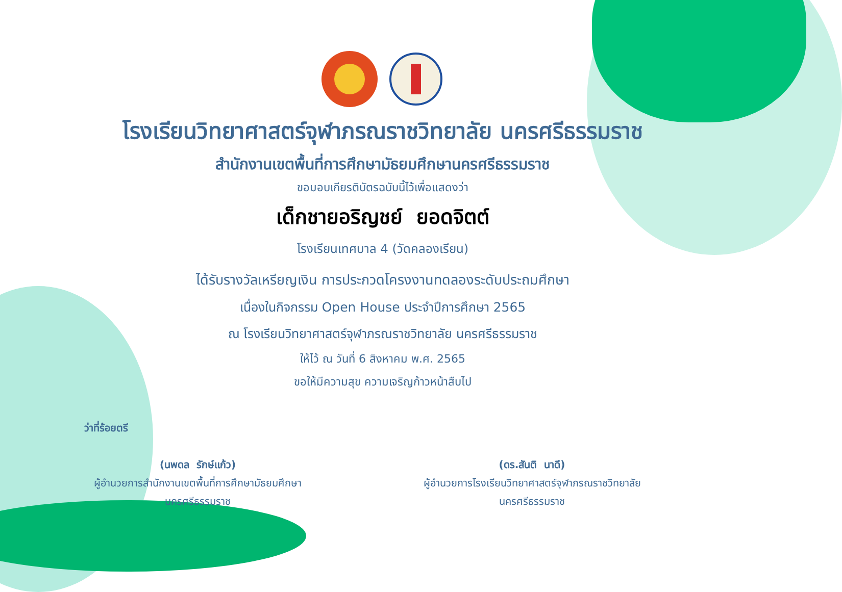โรงเรียนวิทยาศาสตร์จุฬาภรณราชวิทยาลัย นครศรีธรรมราช
สำนักงานเขตพื้นที่การศึกษามัธยมศึกษานครศรีธรรมราช
ขอมอบเกียรติบัตรฉบับนี้ไว้เพื่อแสดงว่า
เด็กชายอริญชย์ ยอดจิตต์
โรงเรียนเทศบาล 4 (วัดคลองเรียน)
ได้รับรางวัลเหรียญเงิน การประกวดโครงงานทดลองระดับประถมศึกษา
เนื่องในกิจกรรม Open House ประจำปีการศึกษา 2565
ณ โรงเรียนวิทยาศาสตร์จุฬาภรณราชวิทยาลัย นครศรีธรรมราช
ให้ไว้ ณ วันที่ 6 สิงหาคม พ.ศ. 2565
ขอให้มีความสุข ความเจริญก้าวหน้าสืบไป
ว่าที่ร้อยตรี
(นพดล รักษ์แก้ว)
ผู้อำนวยการสำนักงานเขตพื้นที่การศึกษามัธยมศึกษา
นครศรีธรรมราช
(ดร.สันติ นาดี)
ผู้อำนวยการโรงเรียนวิทยาศาสตร์จุฬาภรณราชวิทยาลัย
นครศรีธรรมราช